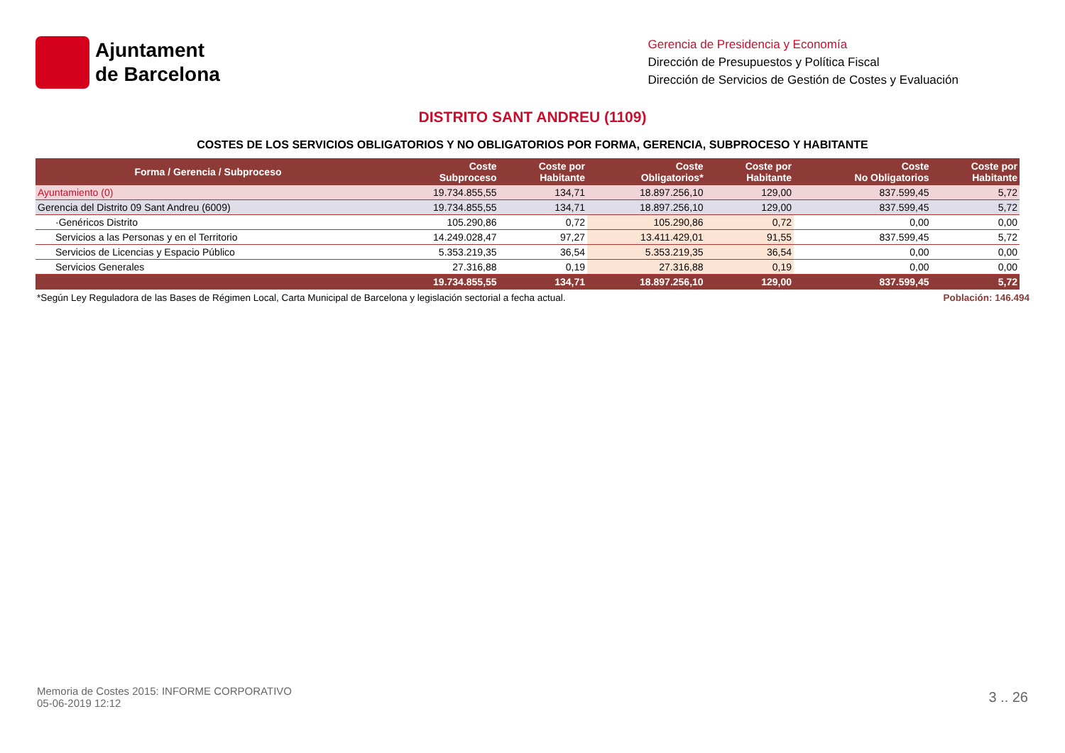Ajuntament
de Barcelona
Gerencia de Presidencia y Economía
Dirección de Presupuestos y Política Fiscal
Dirección de Servicios de Gestión de Costes y Evaluación
DISTRITO SANT ANDREU (1109)
COSTES DE LOS SERVICIOS OBLIGATORIOS Y NO OBLIGATORIOS POR FORMA, GERENCIA, SUBPROCESO Y HABITANTE
| Forma / Gerencia / Subproceso | Coste Subproceso | Coste por Habitante | Coste Obligatorios* | Coste por Habitante | Coste No Obligatorios | Coste por Habitante |
| --- | --- | --- | --- | --- | --- | --- |
| Ayuntamiento (0) | 19.734.855,55 | 134,71 | 18.897.256,10 | 129,00 | 837.599,45 | 5,72 |
| Gerencia del Distrito 09 Sant Andreu (6009) | 19.734.855,55 | 134,71 | 18.897.256,10 | 129,00 | 837.599,45 | 5,72 |
| ·Genéricos Distrito | 105.290,86 | 0,72 | 105.290,86 | 0,72 | 0,00 | 0,00 |
| Servicios a las Personas y en el Territorio | 14.249.028,47 | 97,27 | 13.411.429,01 | 91,55 | 837.599,45 | 5,72 |
| Servicios de Licencias y Espacio Público | 5.353.219,35 | 36,54 | 5.353.219,35 | 36,54 | 0,00 | 0,00 |
| Servicios Generales | 27.316,88 | 0,19 | 27.316,88 | 0,19 | 0,00 | 0,00 |
| | 19.734.855,55 | 134,71 | 18.897.256,10 | 129,00 | 837.599,45 | 5,72 |
*Según Ley Reguladora de las Bases de Régimen Local, Carta Municipal de Barcelona y legislación sectorial a fecha actual. Población: 146.494
Memoria de Costes 2015: INFORME CORPORATIVO
05-06-2019 12:12
3 .. 26